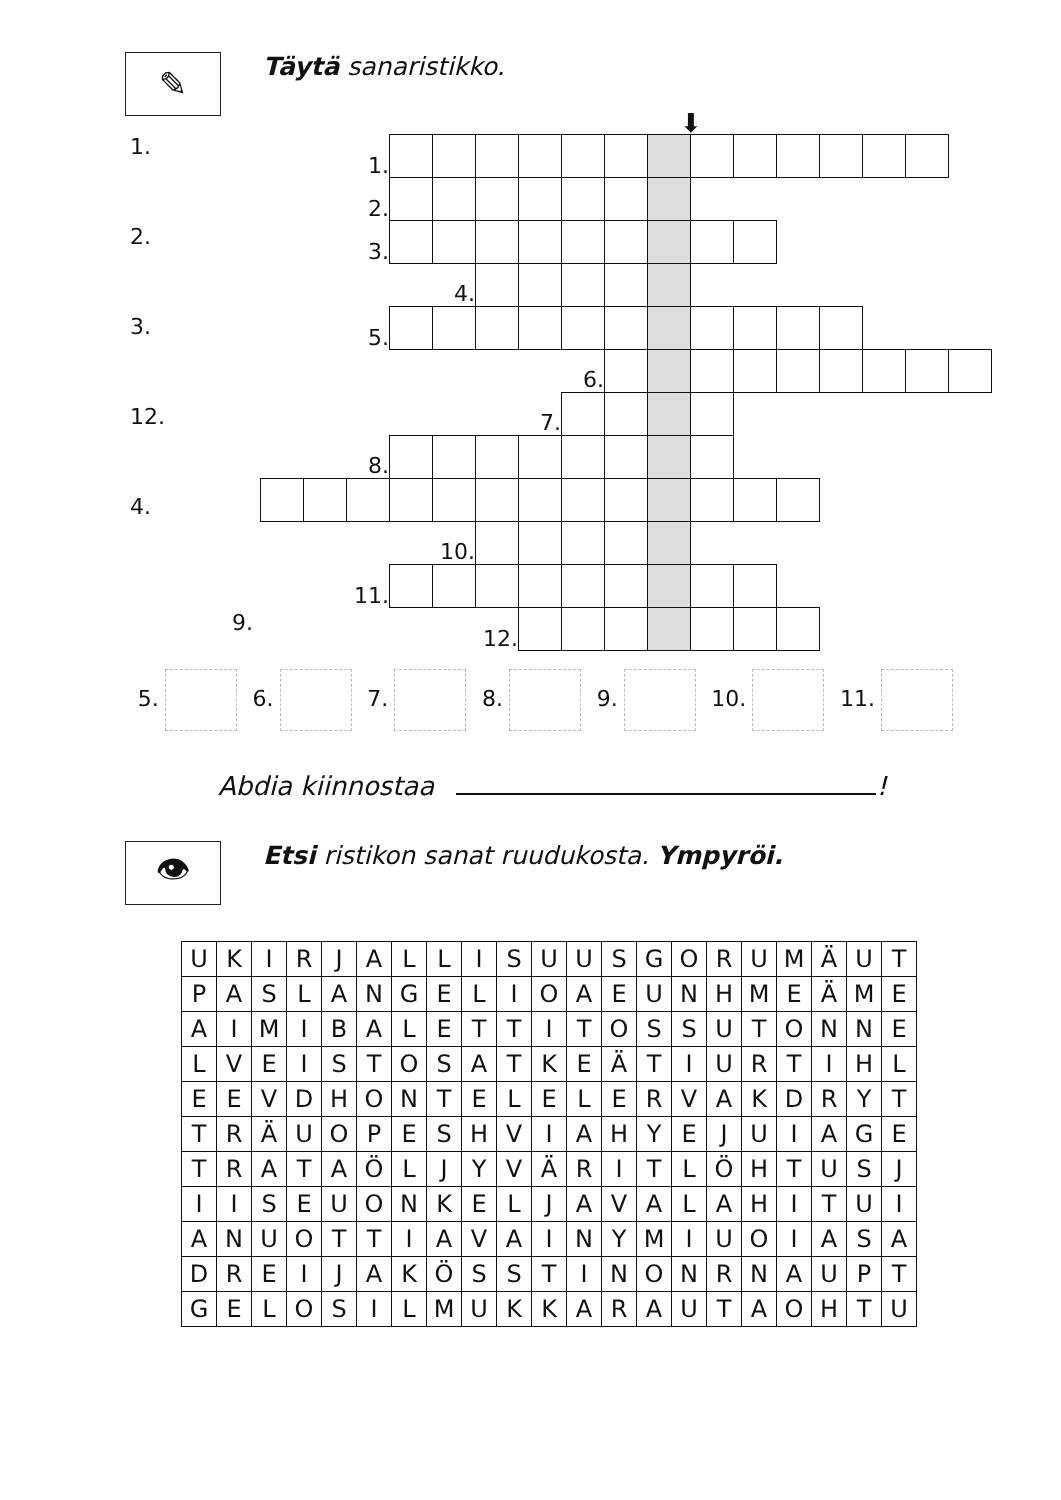✎
Täytä sanaristikko.
⬇
1.
2.
3.
12.
4.
| | | 1. | | | | | | | | | | | | | | |
| | | 2. | | | | | | | | | | | | | | |
| | | 3. | | | | | | | | | | | | | | |
| | | | | 4. | | | | | | | | | | | | |
| | | 5. | | | | | | | | | | | | | | |
| | | | | | | | 6. | | | | | | | | | |
| | | | | | | 7. | | | | | | | | | | |
| | | 8. | | | | | | | | | | | | | | |
| | | | | 10. | | | | | | | | | | | | |
| | | 11. | | | | | | | | | | | | | | |
| | | | | | 12. | | | | | | | | | | | |
9.
5. 6. 7. 8. 9. 10. 11.
Abdia kiinnostaa !
👁
Etsi ristikon sanat ruudukosta. Ympyröi.
| U | K | I | R | J | A | L | L | I | S | U | U | S | G | O | R | U | M | Ä | U | T |
| P | A | S | L | A | N | G | E | L | I | O | A | E | U | N | H | M | E | Ä | M | E |
| A | I | M | I | B | A | L | E | T | T | I | T | O | S | S | U | T | O | N | N | E |
| L | V | E | I | S | T | O | S | A | T | K | E | Ä | T | I | U | R | T | I | H | L |
| E | E | V | D | H | O | N | T | E | L | E | L | E | R | V | A | K | D | R | Y | T |
| T | R | Ä | U | O | P | E | S | H | V | I | A | H | Y | E | J | U | I | A | G | E |
| T | R | A | T | A | Ö | L | J | Y | V | Ä | R | I | T | L | Ö | H | T | U | S | J |
| I | I | S | E | U | O | N | K | E | L | J | A | V | A | L | A | H | I | T | U | I |
| A | N | U | O | T | T | I | A | V | A | I | N | Y | M | I | U | O | I | A | S | A |
| D | R | E | I | J | A | K | Ö | S | S | T | I | N | O | N | R | N | A | U | P | T |
| G | E | L | O | S | I | L | M | U | K | K | A | R | A | U | T | A | O | H | T | U |